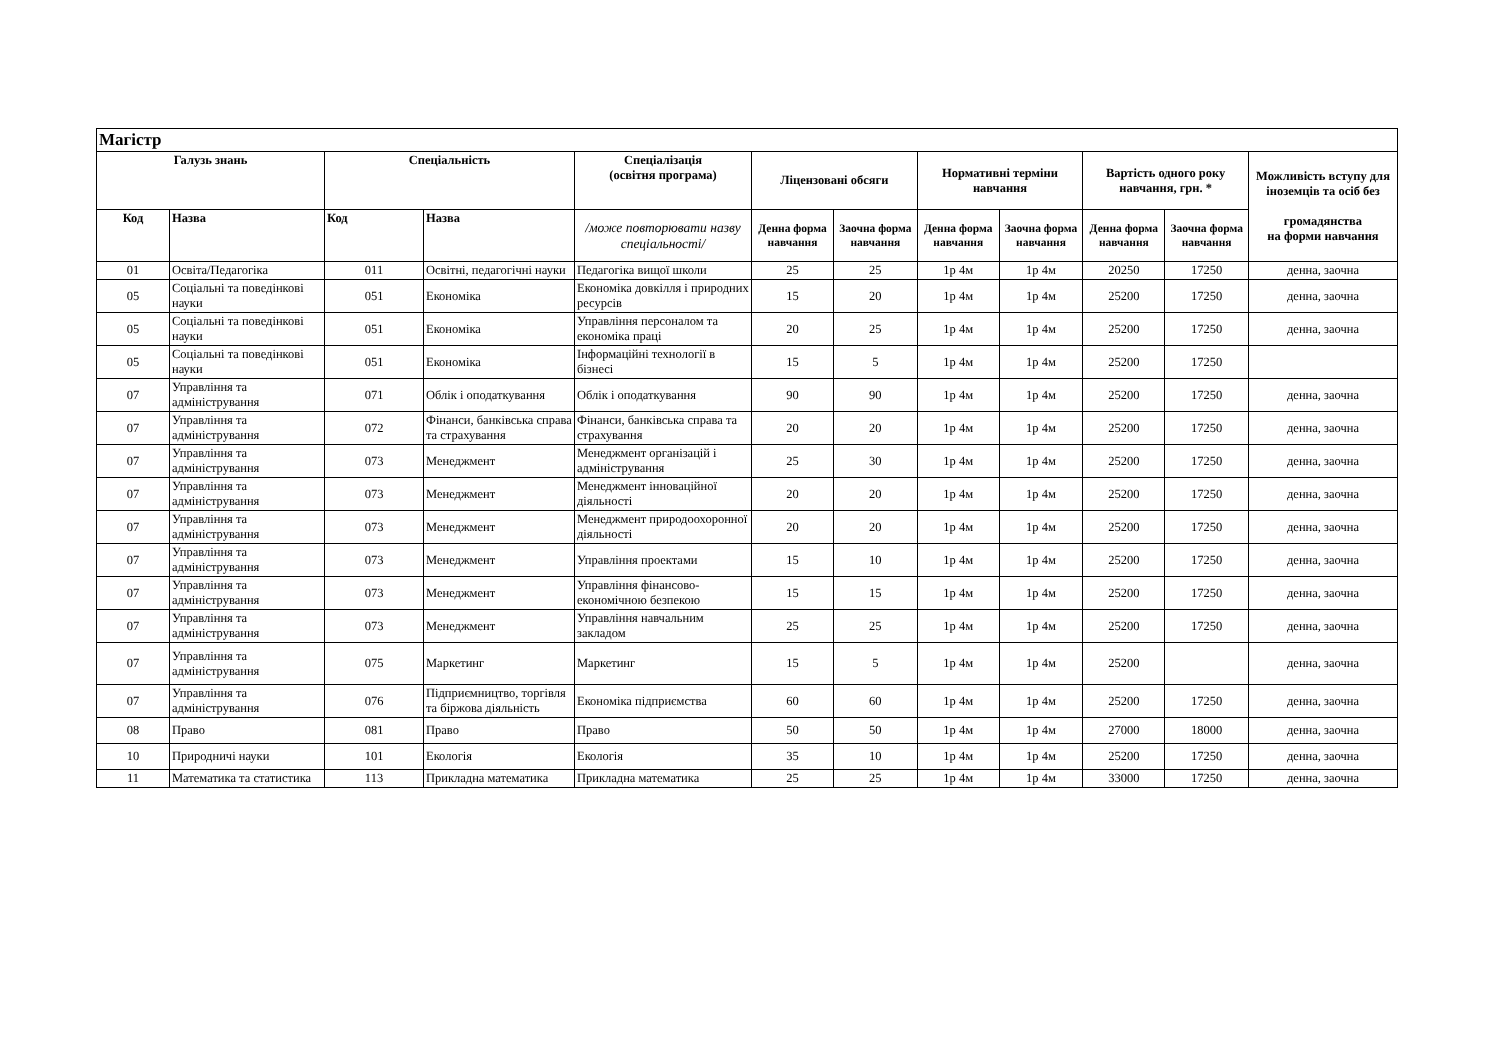| Магістр | | | | | | | | | | | |
| Галузь знань | | Спеціальність | | Спеціалізація (освітня програма) | Ліцензовані обсяги | | Нормативні терміни навчання | | Вартість одного року навчання, грн. * | | Можливість вступу для іноземців та осіб без громадянства на форми навчання |
| Код | Назва | Код | Назва | /може повторювати назву спеціальності/ | Денна форма навчання | Заочна форма навчання | Денна форма навчання | Заочна форма навчання | Денна форма навчання | Заочна форма навчання | |
| 01 | Освіта/Педагогіка | 011 | Освітні, педагогічні науки | Педагогіка вищої школи | 25 | 25 | 1р 4м | 1р 4м | 20250 | 17250 | денна, заочна |
| 05 | Соціальні та поведінкові науки | 051 | Економіка | Економіка довкілля і природних ресурсів | 15 | 20 | 1р 4м | 1р 4м | 25200 | 17250 | денна, заочна |
| 05 | Соціальні та поведінкові науки | 051 | Економіка | Управління персоналом та економіка праці | 20 | 25 | 1р 4м | 1р 4м | 25200 | 17250 | денна, заочна |
| 05 | Соціальні та поведінкові науки | 051 | Економіка | Інформаційні технології в бізнесі | 15 | 5 | 1р 4м | 1р 4м | 25200 | 17250 | |
| 07 | Управління та адміністрування | 071 | Облік і оподаткування | Облік і оподаткування | 90 | 90 | 1р 4м | 1р 4м | 25200 | 17250 | денна, заочна |
| 07 | Управління та адміністрування | 072 | Фінанси, банківська справа та страхування | Фінанси, банківська справа та страхування | 20 | 20 | 1р 4м | 1р 4м | 25200 | 17250 | денна, заочна |
| 07 | Управління та адміністрування | 073 | Менеджмент | Менеджмент організацій і адміністрування | 25 | 30 | 1р 4м | 1р 4м | 25200 | 17250 | денна, заочна |
| 07 | Управління та адміністрування | 073 | Менеджмент | Менеджмент інноваційної діяльності | 20 | 20 | 1р 4м | 1р 4м | 25200 | 17250 | денна, заочна |
| 07 | Управління та адміністрування | 073 | Менеджмент | Менеджмент природоохоронної діяльності | 20 | 20 | 1р 4м | 1р 4м | 25200 | 17250 | денна, заочна |
| 07 | Управління та адміністрування | 073 | Менеджмент | Управління проектами | 15 | 10 | 1р 4м | 1р 4м | 25200 | 17250 | денна, заочна |
| 07 | Управління та адміністрування | 073 | Менеджмент | Управління фінансово-економічною безпекою | 15 | 15 | 1р 4м | 1р 4м | 25200 | 17250 | денна, заочна |
| 07 | Управління та адміністрування | 073 | Менеджмент | Управління навчальним закладом | 25 | 25 | 1р 4м | 1р 4м | 25200 | 17250 | денна, заочна |
| 07 | Управління та адміністрування | 075 | Маркетинг | Маркетинг | 15 | 5 | 1р 4м | 1р 4м | 25200 | | денна, заочна |
| 07 | Управління та адміністрування | 076 | Підприємництво, торгівля та біржова діяльність | Економіка підприємства | 60 | 60 | 1р 4м | 1р 4м | 25200 | 17250 | денна, заочна |
| 08 | Право | 081 | Право | Право | 50 | 50 | 1р 4м | 1р 4м | 27000 | 18000 | денна, заочна |
| 10 | Природничі науки | 101 | Екологія | Екологія | 35 | 10 | 1р 4м | 1р 4м | 25200 | 17250 | денна, заочна |
| 11 | Математика та статистика | 113 | Прикладна математика | Прикладна математика | 25 | 25 | 1р 4м | 1р 4м | 33000 | 17250 | денна, заочна |